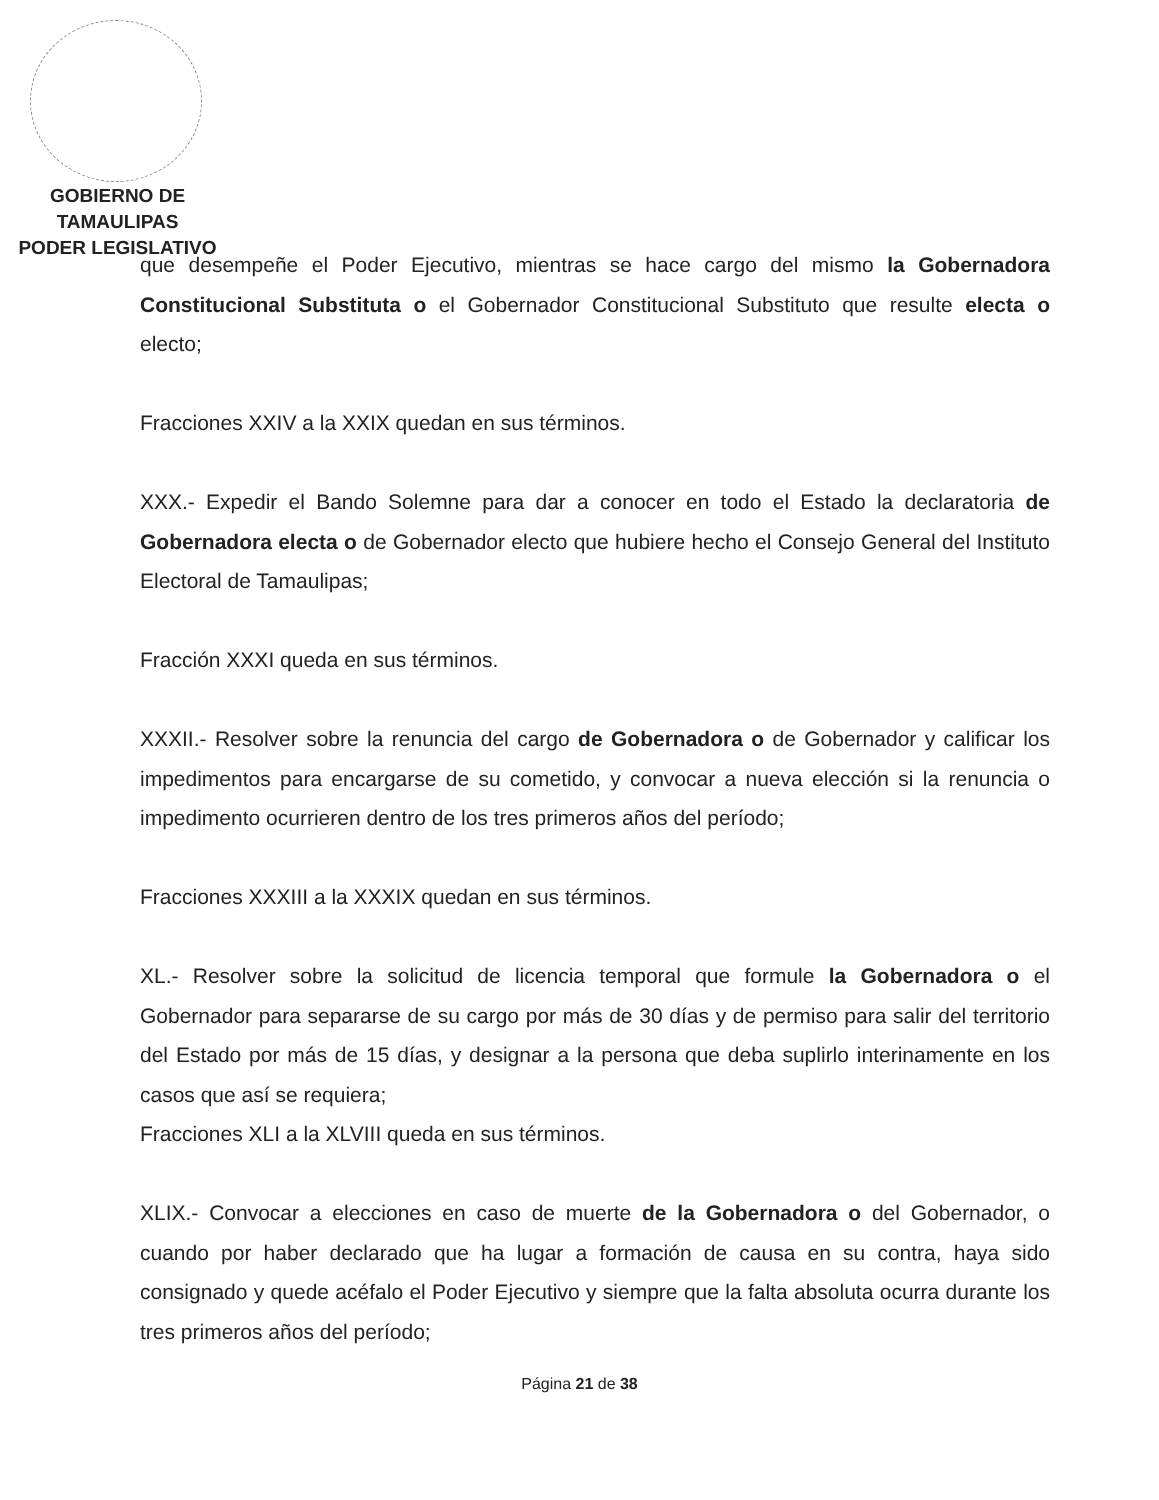GOBIERNO DE TAMAULIPAS
PODER LEGISLATIVO
que desempeñe el Poder Ejecutivo, mientras se hace cargo del mismo la Gobernadora Constitucional Substituta o el Gobernador Constitucional Substituto que resulte electa o electo;
Fracciones XXIV a la XXIX quedan en sus términos.
XXX.- Expedir el Bando Solemne para dar a conocer en todo el Estado la declaratoria de Gobernadora electa o de Gobernador electo que hubiere hecho el Consejo General del Instituto Electoral de Tamaulipas;
Fracción XXXI queda en sus términos.
XXXII.- Resolver sobre la renuncia del cargo de Gobernadora o de Gobernador y calificar los impedimentos para encargarse de su cometido, y convocar a nueva elección si la renuncia o impedimento ocurrieren dentro de los tres primeros años del período;
Fracciones XXXIII a la XXXIX quedan en sus términos.
XL.- Resolver sobre la solicitud de licencia temporal que formule la Gobernadora o el Gobernador para separarse de su cargo por más de 30 días y de permiso para salir del territorio del Estado por más de 15 días, y designar a la persona que deba suplirlo interinamente en los casos que así se requiera;
Fracciones XLI a la XLVIII queda en sus términos.
XLIX.- Convocar a elecciones en caso de muerte de la Gobernadora o del Gobernador, o cuando por haber declarado que ha lugar a formación de causa en su contra, haya sido consignado y quede acéfalo el Poder Ejecutivo y siempre que la falta absoluta ocurra durante los tres primeros años del período;
Página 21 de 38